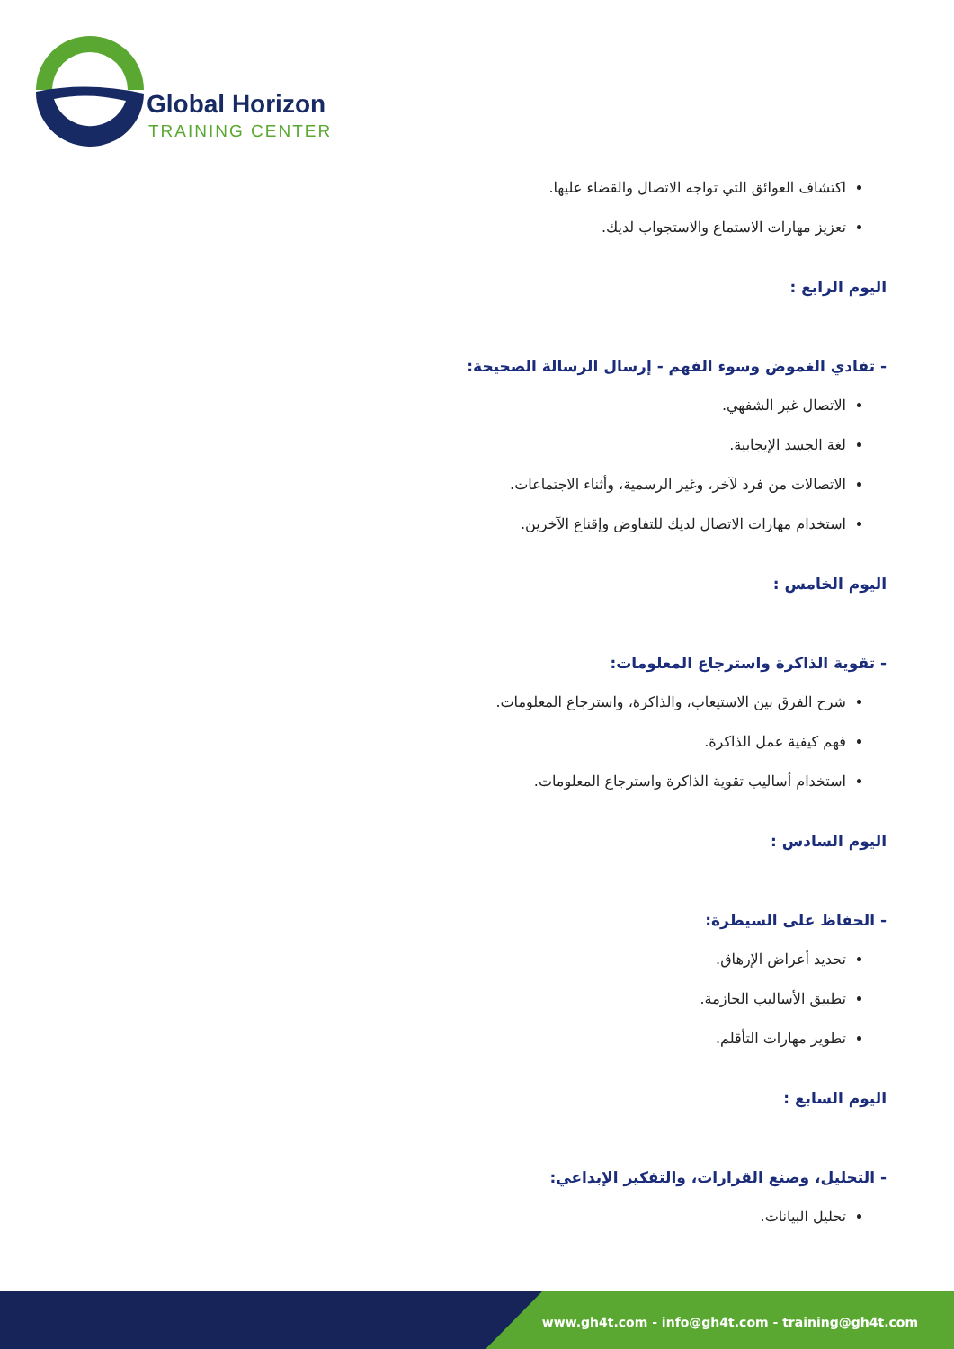Global Horizon
TRAINING CENTER
اكتشاف العوائق التي تواجه الاتصال والقضاء عليها.
تعزيز مهارات الاستماع والاستجواب لديك.
اليوم الرابع :
- تفادي الغموض وسوء الفهم - إرسال الرسالة الصحيحة:
الاتصال غير الشفهي.
لغة الجسد الإيجابية.
الاتصالات من فرد لآخر، وغير الرسمية، وأثناء الاجتماعات.
استخدام مهارات الاتصال لديك للتفاوض وإقناع الآخرين.
اليوم الخامس :
- تقوية الذاكرة واسترجاع المعلومات:
شرح الفرق بين الاستيعاب، والذاكرة، واسترجاع المعلومات.
فهم كيفية عمل الذاكرة.
استخدام أساليب تقوية الذاكرة واسترجاع المعلومات.
اليوم السادس :
- الحفاظ على السيطرة:
تحديد أعراض الإرهاق.
تطبيق الأساليب الحازمة.
تطوير مهارات التأقلم.
اليوم السابع :
- التحليل، وصنع القرارات، والتفكير الإبداعي:
تحليل البيانات.
www.gh4t.com - info@gh4t.com - training@gh4t.com